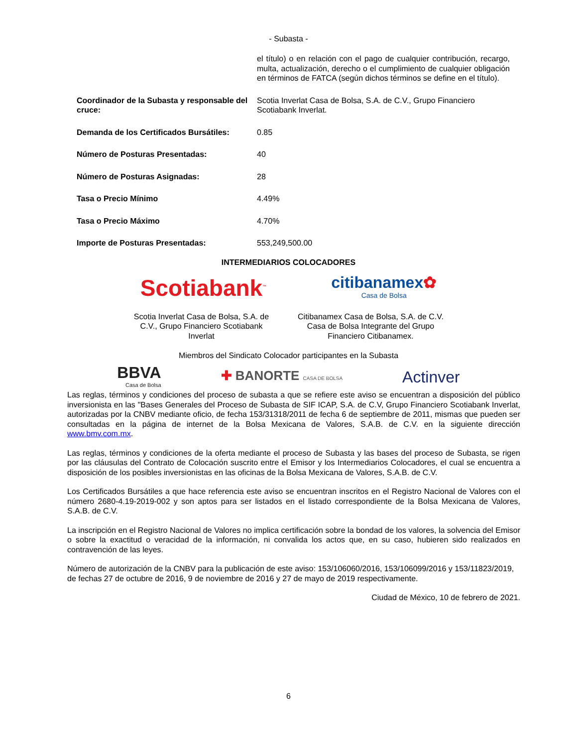- Subasta -
| | el título) o en relación con el pago de cualquier contribución, recargo, multa, actualización, derecho o el cumplimiento de cualquier obligación en términos de FATCA (según dichos términos se define en el título). |
| Coordinador de la Subasta y responsable del cruce: | Scotia Inverlat Casa de Bolsa, S.A. de C.V., Grupo Financiero Scotiabank Inverlat. |
| Demanda de los Certificados Bursátiles: | 0.85 |
| Número de Posturas Presentadas: | 40 |
| Número de Posturas Asignadas: | 28 |
| Tasa o Precio Mínimo | 4.49% |
| Tasa o Precio Máximo | 4.70% |
| Importe de Posturas Presentadas: | 553,249,500.00 |
INTERMEDIARIOS COLOCADORES
Scotiabank<sup>™</sup>
citibanamex✿
Casa de Bolsa
Scotia Inverlat Casa de Bolsa, S.A. de C.V., Grupo Financiero Scotiabank Inverlat
Citibanamex Casa de Bolsa, S.A. de C.V. Casa de Bolsa Integrante del Grupo Financiero Citibanamex.
Miembros del Sindicato Colocador participantes en la Subasta
BBVA
Casa de Bolsa
✚ BANORTE CASA DE BOLSA
Actinver
Las reglas, términos y condiciones del proceso de subasta a que se refiere este aviso se encuentran a disposición del público inversionista en las "Bases Generales del Proceso de Subasta de SIF ICAP, S.A. de C.V, Grupo Financiero Scotiabank Inverlat, autorizadas por la CNBV mediante oficio, de fecha 153/31318/2011 de fecha 6 de septiembre de 2011, mismas que pueden ser consultadas en la página de internet de la Bolsa Mexicana de Valores, S.A.B. de C.V. en la siguiente dirección www.bmv.com.mx.
Las reglas, términos y condiciones de la oferta mediante el proceso de Subasta y las bases del proceso de Subasta, se rigen por las cláusulas del Contrato de Colocación suscrito entre el Emisor y los Intermediarios Colocadores, el cual se encuentra a disposición de los posibles inversionistas en las oficinas de la Bolsa Mexicana de Valores, S.A.B. de C.V.
Los Certificados Bursátiles a que hace referencia este aviso se encuentran inscritos en el Registro Nacional de Valores con el número 2680-4.19-2019-002 y son aptos para ser listados en el listado correspondiente de la Bolsa Mexicana de Valores, S.A.B. de C.V.
La inscripción en el Registro Nacional de Valores no implica certificación sobre la bondad de los valores, la solvencia del Emisor o sobre la exactitud o veracidad de la información, ni convalida los actos que, en su caso, hubieren sido realizados en contravención de las leyes.
Número de autorización de la CNBV para la publicación de este aviso: 153/106060/2016, 153/106099/2016 y 153/11823/2019, de fechas 27 de octubre de 2016, 9 de noviembre de 2016 y 27 de mayo de 2019 respectivamente.
Ciudad de México, 10 de febrero de 2021.
6